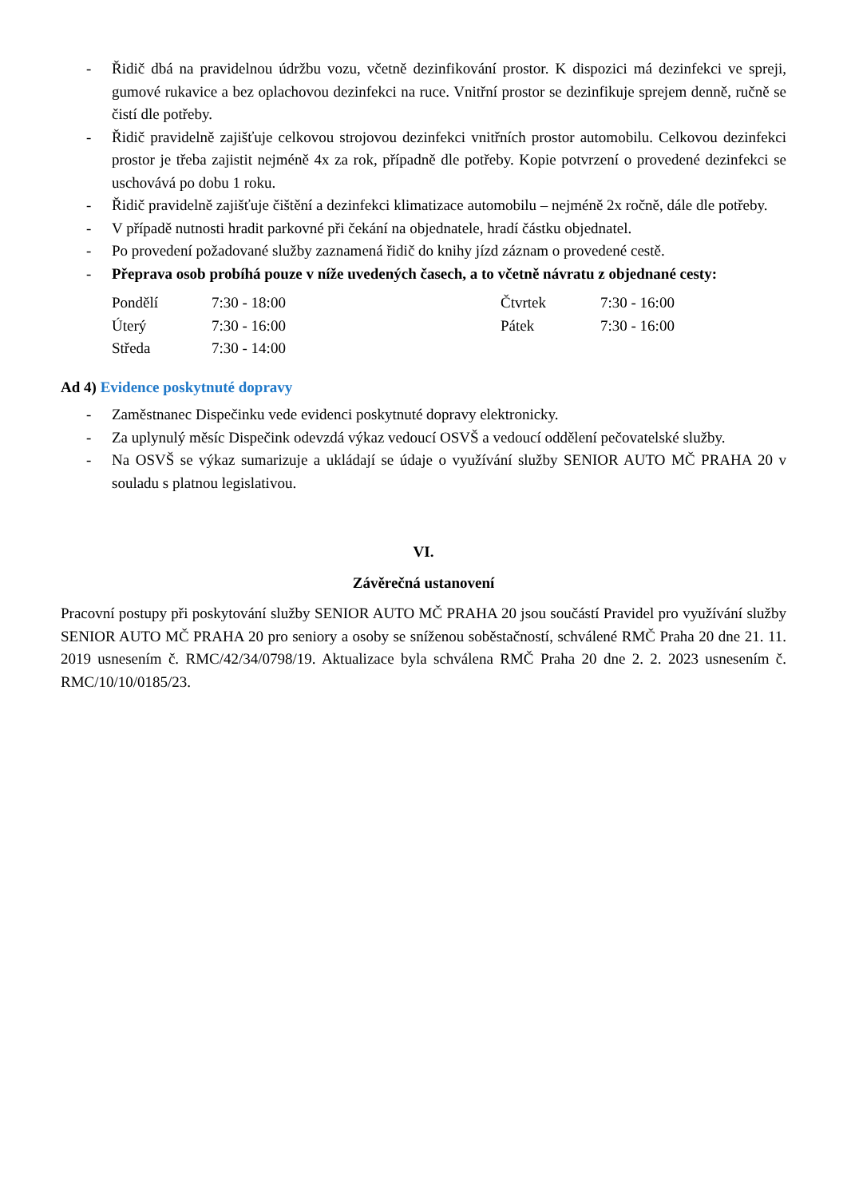- Řidič dbá na pravidelnou údržbu vozu, včetně dezinfikování prostor. K dispozici má dezinfekci ve spreji, gumové rukavice a bez oplachovou dezinfekci na ruce. Vnitřní prostor se dezinfikuje sprejem denně, ručně se čistí dle potřeby.
- Řidič pravidelně zajišťuje celkovou strojovou dezinfekci vnitřních prostor automobilu. Celkovou dezinfekci prostor je třeba zajistit nejméně 4x za rok, případně dle potřeby. Kopie potvrzení o provedené dezinfekci se uschovává po dobu 1 roku.
- Řidič pravidelně zajišťuje čištění a dezinfekci klimatizace automobilu – nejméně 2x ročně, dále dle potřeby.
- V případě nutnosti hradit parkovné při čekání na objednatele, hradí částku objednatel.
- Po provedení požadované služby zaznamená řidič do knihy jízd záznam o provedené cestě.
- Přeprava osob probíhá pouze v níže uvedených časech, a to včetně návratu z objednané cesty:
Pondělí 7:30 - 18:00 Čtvrtek 7:30 - 16:00 Úterý 7:30 - 16:00 Pátek 7:30 - 16:00 Středa 7:30 - 14:00
Ad 4) Evidence poskytnuté dopravy
- Zaměstnanec Dispečinku vede evidenci poskytnuté dopravy elektronicky.
- Za uplynulý měsíc Dispečink odevzdá výkaz vedoucí OSVŠ a vedoucí oddělení pečovatelské služby.
- Na OSVŠ se výkaz sumarizuje a ukládají se údaje o využívání služby SENIOR AUTO MČ PRAHA 20 v souladu s platnou legislativou.
VI.
Závěrečná ustanovení
Pracovní postupy při poskytování služby SENIOR AUTO MČ PRAHA 20 jsou součástí Pravidel pro využívání služby SENIOR AUTO MČ PRAHA 20 pro seniory a osoby se sníženou soběstačností, schválené RMČ Praha 20 dne 21. 11. 2019 usnesením č. RMC/42/34/0798/19. Aktualizace byla schválena RMČ Praha 20 dne 2. 2. 2023 usnesením č. RMC/10/10/0185/23.